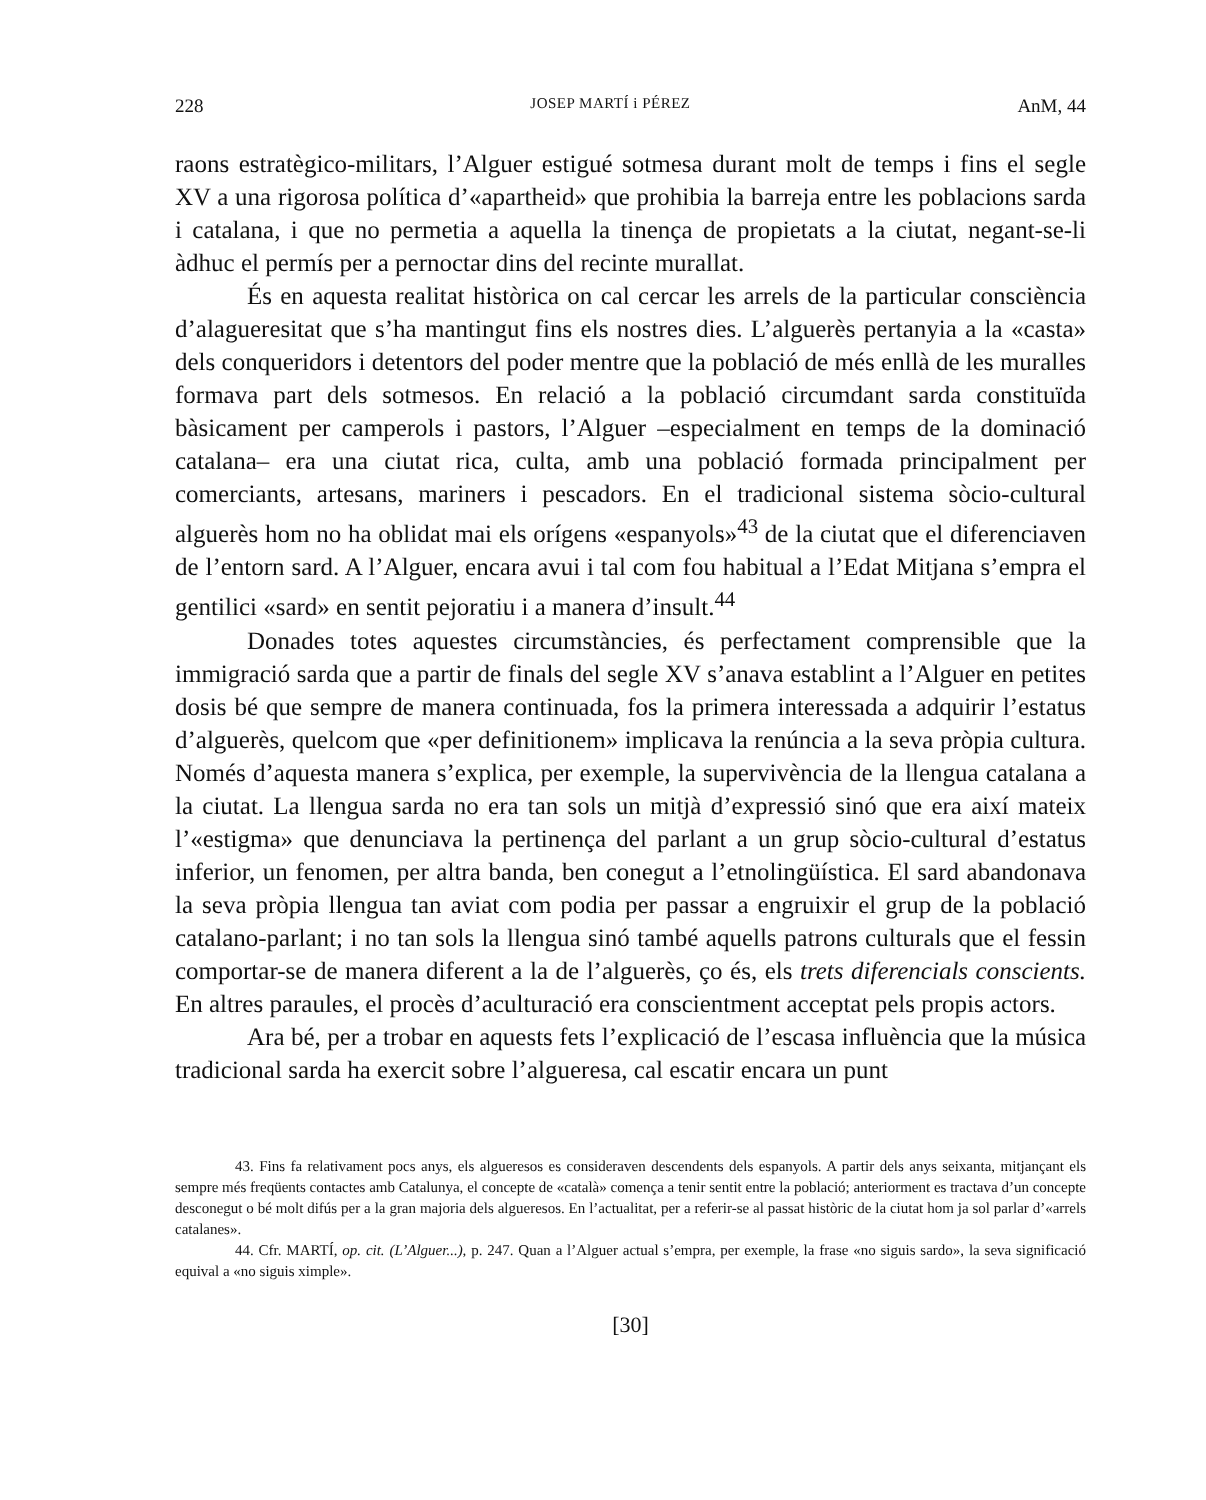228 JOSEP MARTÍ i PÉREZ AnM, 44
raons estratègico-militars, l’Alguer estigué sotmesa durant molt de temps i fins el segle XV a una rigorosa política d’«apartheid» que prohibia la barreja entre les poblacions sarda i catalana, i que no permetia a aquella la tinença de propietats a la ciutat, negant-se-li àdhuc el permís per a pernoctar dins del recinte murallat.
És en aquesta realitat històrica on cal cercar les arrels de la particular consciència d’alagueresitat que s’ha mantingut fins els nostres dies. L’alguerès pertanyia a la «casta» dels conqueridors i detentors del poder mentre que la població de més enllà de les muralles formava part dels sotmesos. En relació a la població circumdant sarda constituïda bàsicament per camperols i pastors, l’Alguer –especialment en temps de la dominació catalana– era una ciutat rica, culta, amb una població formada principalment per comerciants, artesans, mariners i pescadors. En el tradicional sistema sòcio-cultural alguerès hom no ha oblidat mai els orígens «espanyols»<sup>43</sup> de la ciutat que el diferenciaven de l’entorn sard. A l’Alguer, encara avui i tal com fou habitual a l’Edat Mitjana s’empra el gentilici «sard» en sentit pejoratiu i a manera d’insult.<sup>44</sup>
Donades totes aquestes circumstàncies, és perfectament comprensible que la immigració sarda que a partir de finals del segle XV s’anava establint a l’Alguer en petites dosis bé que sempre de manera continuada, fos la primera interessada a adquirir l’estatus d’alguerès, quelcom que «per definitionem» implicava la renúncia a la seva pròpia cultura. Només d’aquesta manera s’explica, per exemple, la supervivència de la llengua catalana a la ciutat. La llengua sarda no era tan sols un mitjà d’expressió sinó que era així mateix l’«estigma» que denunciava la pertinença del parlant a un grup sòcio-cultural d’estatus inferior, un fenomen, per altra banda, ben conegut a l’etnolingüística. El sard abandonava la seva pròpia llengua tan aviat com podia per passar a engruixir el grup de la població catalano-parlant; i no tan sols la llengua sinó també aquells patrons culturals que el fessin comportar-se de manera diferent a la de l’alguerès, ço és, els trets diferencials conscients. En altres paraules, el procès d’aculturació era conscientment acceptat pels propis actors.
Ara bé, per a trobar en aquests fets l’explicació de l’escasa influència que la música tradicional sarda ha exercit sobre l’algueresa, cal escatir encara un punt
43. Fins fa relativament pocs anys, els algueresos es consideraven descendents dels espanyols. A partir dels anys seixanta, mitjançant els sempre més freqüents contactes amb Catalunya, el concepte de «català» comença a tenir sentit entre la població; anteriorment es tractava d’un concepte desconegut o bé molt difús per a la gran majoria dels algueresos. En l’actualitat, per a referir-se al passat històric de la ciutat hom ja sol parlar d’«arrels catalanes».
44. Cfr. MARTÍ, op. cit. (L’Alguer...), p. 247. Quan a l’Alguer actual s’empra, per exemple, la frase «no siguis sardo», la seva significació equival a «no siguis ximple».
[30]